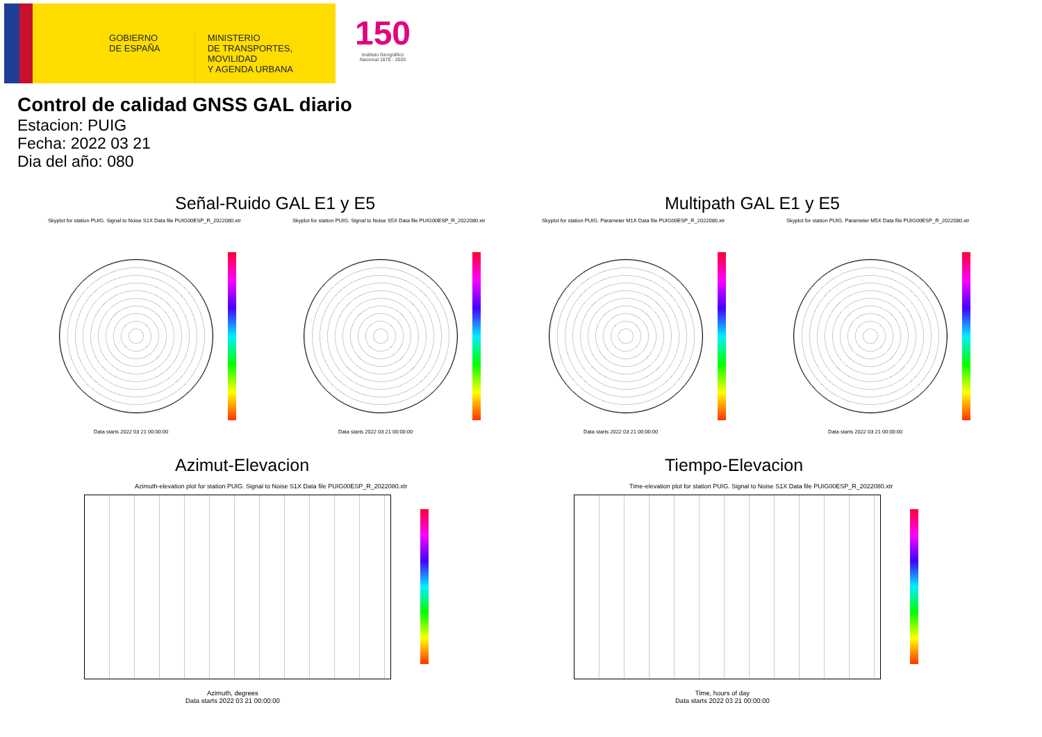GOBIERNO
DE ESPAÑA
MINISTERIO
DE TRANSPORTES, MOVILIDAD
Y AGENDA URBANA
150
Instituto Geográfico Nacional 1870 - 2020
Control de calidad GNSS GAL diario
Estacion: PUIG
Fecha: 2022 03 21
Dia del año: 080
Señal-Ruido GAL E1 y E5 Multipath GAL E1 y E5
Skyplot for station PUIG. Signal to Noise S1X Data file PUIG00ESP_R_2022080.xtr
Skyplot for station PUIG. Signal to Noise S5X Data file PUIG00ESP_R_2022080.xtr
Skyplot for station PUIG. Parameter M1X Data file PUIG00ESP_R_2022080.xtr
Skyplot for station PUIG. Parameter M5X Data file PUIG00ESP_R_2022080.xtr
Data starts 2022 03 21 00:00:00
Data starts 2022 03 21 00:00:00
Data starts 2022 03 21 00:00:00
Data starts 2022 03 21 00:00:00
Azimut-Elevacion Tiempo-Elevacion
Azimuth-elevation plot for station PUIG. Signal to Noise S1X Data file PUIG00ESP_R_2022080.xtr
Time-elevation plot for station PUIG. Signal to Noise S1X Data file PUIG00ESP_R_2022080.xtr
Azimuth, degrees
Data starts 2022 03 21 00:00:00
Time, hours of day
Data starts 2022 03 21 00:00:00